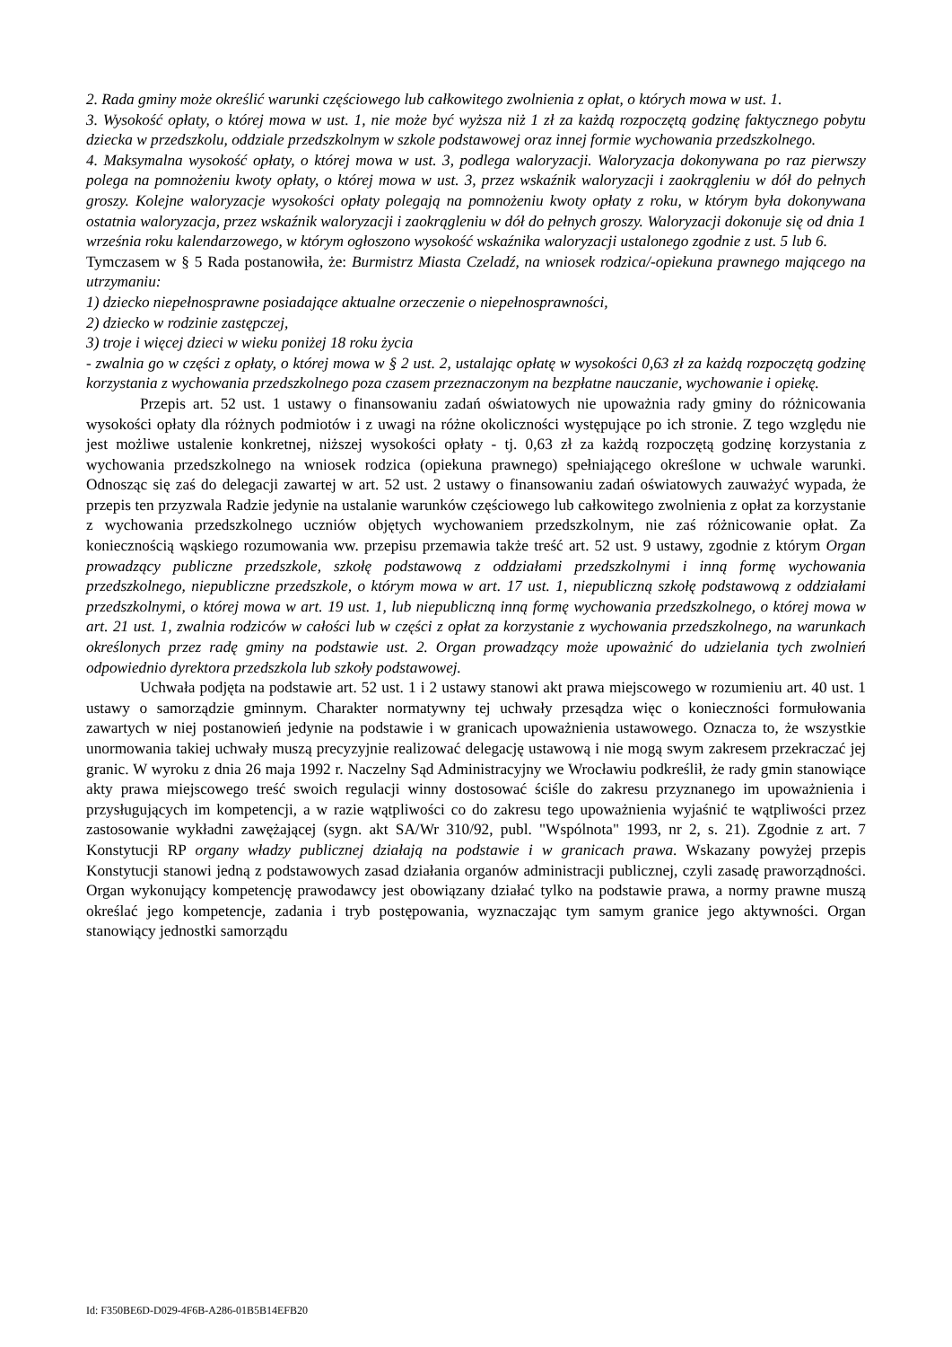2. Rada gminy może określić warunki częściowego lub całkowitego zwolnienia z opłat, o których mowa w ust. 1.
3. Wysokość opłaty, o której mowa w ust. 1, nie może być wyższa niż 1 zł za każdą rozpoczętą godzinę faktycznego pobytu dziecka w przedszkolu, oddziale przedszkolnym w szkole podstawowej oraz innej formie wychowania przedszkolnego.
4. Maksymalna wysokość opłaty, o której mowa w ust. 3, podlega waloryzacji. Waloryzacja dokonywana po raz pierwszy polega na pomnożeniu kwoty opłaty, o której mowa w ust. 3, przez wskaźnik waloryzacji i zaokrągleniu w dół do pełnych groszy. Kolejne waloryzacje wysokości opłaty polegają na pomnożeniu kwoty opłaty z roku, w którym była dokonywana ostatnia waloryzacja, przez wskaźnik waloryzacji i zaokrągleniu w dół do pełnych groszy. Waloryzacji dokonuje się od dnia 1 września roku kalendarzowego, w którym ogłoszono wysokość wskaźnika waloryzacji ustalonego zgodnie z ust. 5 lub 6.
Tymczasem w § 5 Rada postanowiła, że: Burmistrz Miasta Czeladź, na wniosek rodzica/-opiekuna prawnego mającego na utrzymaniu:
1) dziecko niepełnosprawne posiadające aktualne orzeczenie o niepełnosprawności,
2) dziecko w rodzinie zastępczej,
3) troje i więcej dzieci w wieku poniżej 18 roku życia
- zwalnia go w części z opłaty, o której mowa w § 2 ust. 2, ustalając opłatę w wysokości 0,63 zł za każdą rozpoczętą godzinę korzystania z wychowania przedszkolnego poza czasem przeznaczonym na bezpłatne nauczanie, wychowanie i opiekę.
Przepis art. 52 ust. 1 ustawy o finansowaniu zadań oświatowych nie upoważnia rady gminy do różnicowania wysokości opłaty dla różnych podmiotów i z uwagi na różne okoliczności występujące po ich stronie. Z tego względu nie jest możliwe ustalenie konkretnej, niższej wysokości opłaty - tj. 0,63 zł za każdą rozpoczętą godzinę korzystania z wychowania przedszkolnego na wniosek rodzica (opiekuna prawnego) spełniającego określone w uchwale warunki. Odnosząc się zaś do delegacji zawartej w art. 52 ust. 2 ustawy o finansowaniu zadań oświatowych zauważyć wypada, że przepis ten przyzwala Radzie jedynie na ustalanie warunków częściowego lub całkowitego zwolnienia z opłat za korzystanie z wychowania przedszkolnego uczniów objętych wychowaniem przedszkolnym, nie zaś różnicowanie opłat. Za koniecznością wąskiego rozumowania ww. przepisu przemawia także treść art. 52 ust. 9 ustawy, zgodnie z którym Organ prowadzący publiczne przedszkole, szkołę podstawową z oddziałami przedszkolnymi i inną formę wychowania przedszkolnego, niepubliczne przedszkole, o którym mowa w art. 17 ust. 1, niepubliczną szkołę podstawową z oddziałami przedszkolnymi, o której mowa w art. 19 ust. 1, lub niepubliczną inną formę wychowania przedszkolnego, o której mowa w art. 21 ust. 1, zwalnia rodziców w całości lub w części z opłat za korzystanie z wychowania przedszkolnego, na warunkach określonych przez radę gminy na podstawie ust. 2. Organ prowadzący może upoważnić do udzielania tych zwolnień odpowiednio dyrektora przedszkola lub szkoły podstawowej.
Uchwała podjęta na podstawie art. 52 ust. 1 i 2 ustawy stanowi akt prawa miejscowego w rozumieniu art. 40 ust. 1 ustawy o samorządzie gminnym. Charakter normatywny tej uchwały przesądza więc o konieczności formułowania zawartych w niej postanowień jedynie na podstawie i w granicach upoważnienia ustawowego. Oznacza to, że wszystkie unormowania takiej uchwały muszą precyzyjnie realizować delegację ustawową i nie mogą swym zakresem przekraczać jej granic. W wyroku z dnia 26 maja 1992 r. Naczelny Sąd Administracyjny we Wrocławiu podkreślił, że rady gmin stanowiące akty prawa miejscowego treść swoich regulacji winny dostosować ściśle do zakresu przyznanego im upoważnienia i przysługujących im kompetencji, a w razie wątpliwości co do zakresu tego upoważnienia wyjaśnić te wątpliwości przez zastosowanie wykładni zawężającej (sygn. akt SA/Wr 310/92, publ. "Wspólnota" 1993, nr 2, s. 21). Zgodnie z art. 7 Konstytucji RP organy władzy publicznej działają na podstawie i w granicach prawa. Wskazany powyżej przepis Konstytucji stanowi jedną z podstawowych zasad działania organów administracji publicznej, czyli zasadę praworządności. Organ wykonujący kompetencję prawodawcy jest obowiązany działać tylko na podstawie prawa, a normy prawne muszą określać jego kompetencje, zadania i tryb postępowania, wyznaczając tym samym granice jego aktywności. Organ stanowiący jednostki samorządu
Id: F350BE6D-D029-4F6B-A286-01B5B14EFB20